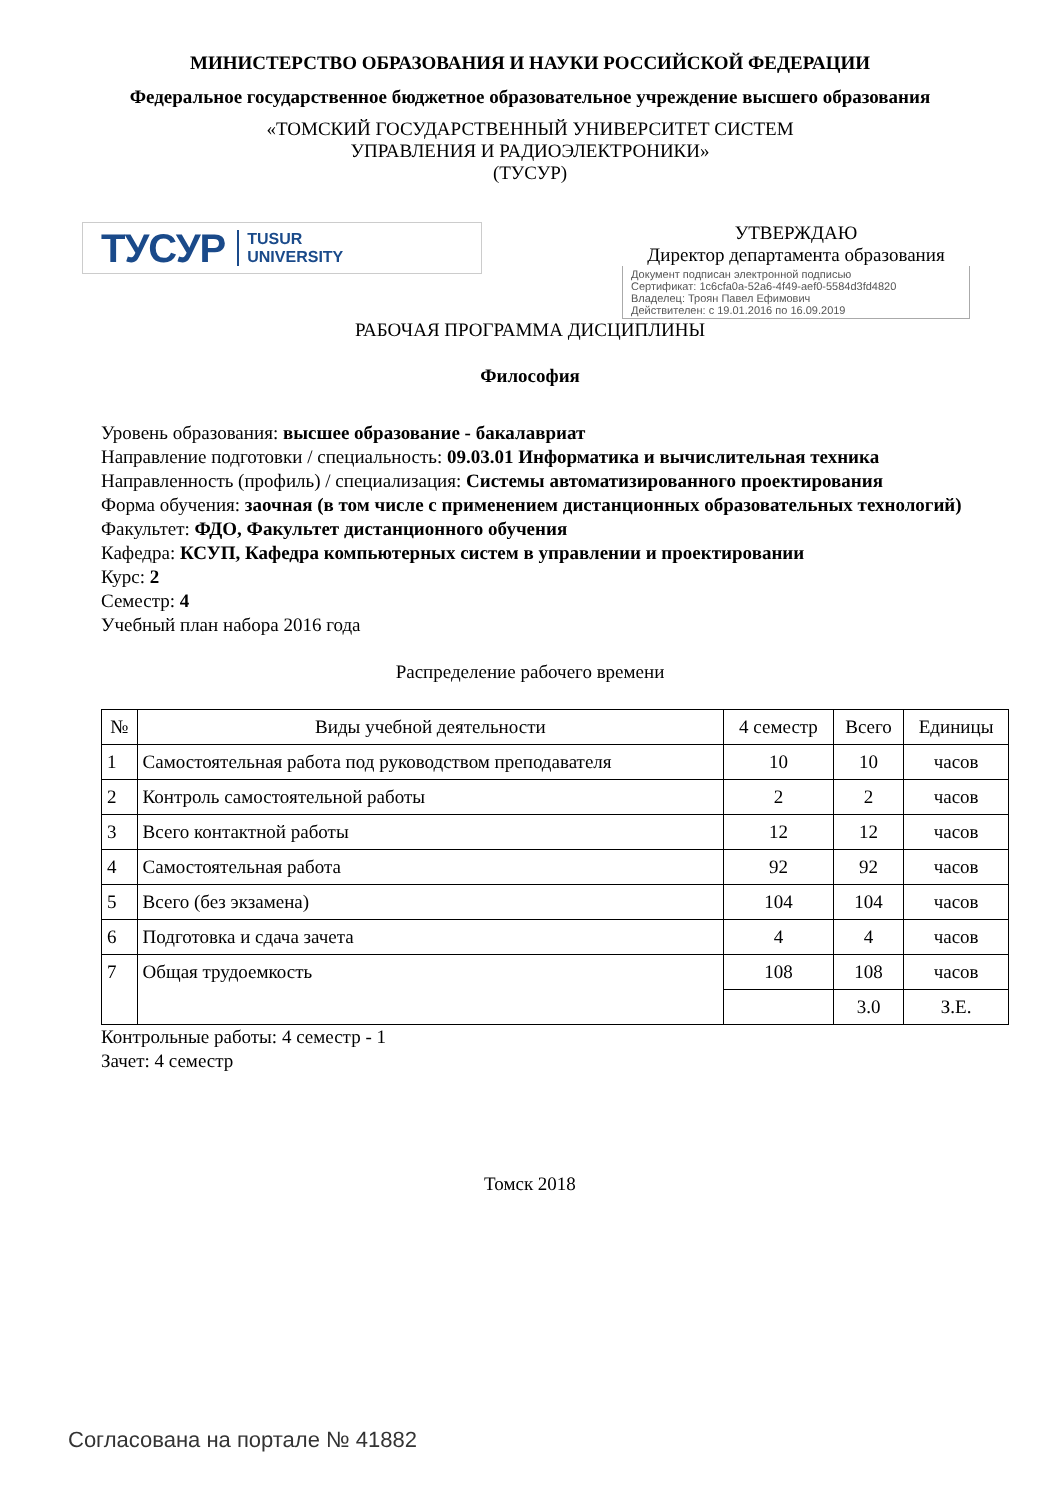МИНИСТЕРСТВО ОБРАЗОВАНИЯ И НАУКИ РОССИЙСКОЙ ФЕДЕРАЦИИ
Федеральное государственное бюджетное образовательное учреждение высшего образования
«ТОМСКИЙ ГОСУДАРСТВЕННЫЙ УНИВЕРСИТЕТ СИСТЕМ
УПРАВЛЕНИЯ И РАДИОЭЛЕКТРОНИКИ»
(ТУСУР)
ТУСУР TUSUR
UNIVERSITY
УТВЕРЖДАЮ
Директор департамента образования
Документ подписан электронной подписью
Сертификат: 1c6cfa0a-52a6-4f49-aef0-5584d3fd4820
Владелец: Троян Павел Ефимович
Действителен: с 19.01.2016 по 16.09.2019
РАБОЧАЯ ПРОГРАММА ДИСЦИПЛИНЫ
Философия
Уровень образования: высшее образование - бакалавриат
Направление подготовки / специальность: 09.03.01 Информатика и вычислительная техника
Направленность (профиль) / специализация: Системы автоматизированного проектирования
Форма обучения: заочная (в том числе с применением дистанционных образовательных технологий)
Факультет: ФДО, Факультет дистанционного обучения
Кафедра: КСУП, Кафедра компьютерных систем в управлении и проектировании
Курс: 2
Семестр: 4
Учебный план набора 2016 года
Распределение рабочего времени
| № | Виды учебной деятельности | 4 семестр | Всего | Единицы |
| --- | --- | --- | --- | --- |
| 1 | Самостоятельная работа под руководством преподавателя | 10 | 10 | часов |
| 2 | Контроль самостоятельной работы | 2 | 2 | часов |
| 3 | Всего контактной работы | 12 | 12 | часов |
| 4 | Самостоятельная работа | 92 | 92 | часов |
| 5 | Всего (без экзамена) | 104 | 104 | часов |
| 6 | Подготовка и сдача зачета | 4 | 4 | часов |
| 7 | Общая трудоемкость | 108 | 108 | часов |
| | | | 3.0 | З.Е. |
Контрольные работы: 4 семестр - 1
Зачет: 4 семестр
Томск 2018
Согласована на портале № 41882